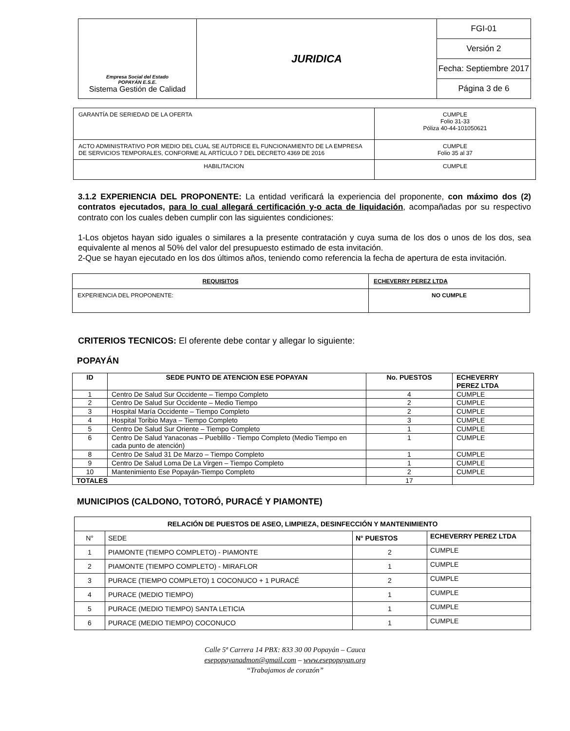| Empresa Social del Estado POPAYÁN E.S.E. Sistema Gestión de Calidad | JURIDICA | FGI-01 |
| | | Versión 2 |
| | | Fecha: Septiembre 2017 |
| | | Página 3 de 6 |
| GARANTÍA DE SERIEDAD DE LA OFERTA | CUMPLE Folio 31-33 Póliza 40-44-101050621 |
| ACTO ADMINISTRATIVO POR MEDIO DEL CUAL SE AUTDRICE EL FUNCIONAMIENTO DE LA EMPRESA DE SERVICIOS TEMPORALES, CONFORME AL ARTÍCULO 7 DEL DECRETO 4369 DE 2016 | CUMPLE Folio 35 al 37 |
| HABILITACION | CUMPLE |
3.1.2 EXPERIENCIA DEL PROPONENTE: La entidad verificará la experiencia del proponente, con máximo dos (2) contratos ejecutados, para lo cual allegará certificación y-o acta de liquidación, acompañadas por su respectivo contrato con los cuales deben cumplir con las siguientes condiciones:
1-Los objetos hayan sido iguales o similares a la presente contratación y cuya suma de los dos o unos de los dos, sea equivalente al menos al 50% del valor del presupuesto estimado de esta invitación.
2-Que se hayan ejecutado en los dos últimos años, teniendo como referencia la fecha de apertura de esta invitación.
| REQUISITOS | ECHEVERRY PEREZ LTDA |
| EXPERIENCIA DEL PROPONENTE: | NO CUMPLE |
CRITERIOS TECNICOS: El oferente debe contar y allegar lo siguiente:
POPAYÁN
| ID | SEDE PUNTO DE ATENCION ESE POPAYAN | No. PUESTOS | ECHEVERRY PEREZ LTDA |
| --- | --- | --- | --- |
| 1 | Centro De Salud Sur Occidente – Tiempo Completo | 4 | CUMPLE |
| 2 | Centro De Salud Sur Occidente – Medio Tiempo | 2 | CUMPLE |
| 3 | Hospital María Occidente – Tiempo Completo | 2 | CUMPLE |
| 4 | Hospital Toribio Maya – Tiempo Completo | 3 | CUMPLE |
| 5 | Centro De Salud Sur Oriente – Tiempo Completo | 1 | CUMPLE |
| 6 | Centro De Salud Yanaconas – Pueblillo - Tiempo Completo (Medio Tiempo en cada punto de atención) | 1 | CUMPLE |
| 8 | Centro De Salud 31 De Marzo – Tiempo Completo | 1 | CUMPLE |
| 9 | Centro De Salud Loma De La Virgen – Tiempo Completo | 1 | CUMPLE |
| 10 | Mantenimiento Ese Popayán-Tiempo Completo | 2 | CUMPLE |
| TOTALES | | 17 | |
MUNICIPIOS (CALDONO, TOTORÓ, PURACÉ Y PIAMONTE)
| RELACIÓN DE PUESTOS DE ASEO, LIMPIEZA, DESINFECCIÓN Y MANTENIMIENTO | | | |
| --- | --- | --- | --- |
| N° | SEDE | N° PUESTOS | ECHEVERRY PEREZ LTDA |
| 1 | PIAMONTE (TIEMPO COMPLETO) - PIAMONTE | 2 | CUMPLE |
| 2 | PIAMONTE (TIEMPO COMPLETO) - MIRAFLOR | 1 | CUMPLE |
| 3 | PURACE (TIEMPO COMPLETO) 1 COCONUCO + 1 PURACÉ | 2 | CUMPLE |
| 4 | PURACE (MEDIO TIEMPO) | 1 | CUMPLE |
| 5 | PURACE (MEDIO TIEMPO) SANTA LETICIA | 1 | CUMPLE |
| 6 | PURACE (MEDIO TIEMPO) COCONUCO | 1 | CUMPLE |
Calle 5ª Carrera 14 PBX: 833 30 00 Popayán – Cauca
esepopayanadmon@gmail.com – www.esepopayan.org
“Trabajamos de corazón”